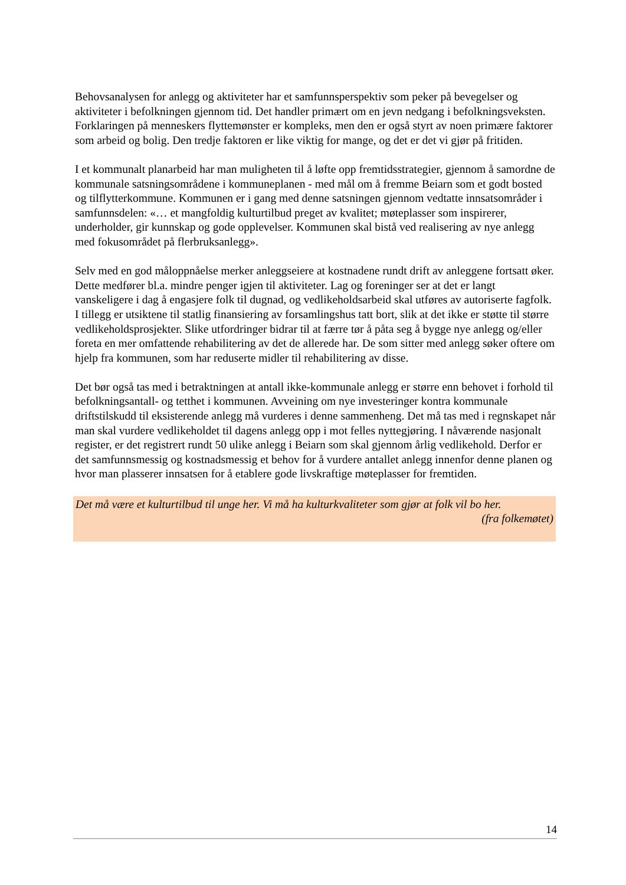Behovsanalysen for anlegg og aktiviteter har et samfunnsperspektiv som peker på bevegelser og aktiviteter i befolkningen gjennom tid. Det handler primært om en jevn nedgang i befolkningsveksten. Forklaringen på menneskers flyttemønster er kompleks, men den er også styrt av noen primære faktorer som arbeid og bolig. Den tredje faktoren er like viktig for mange, og det er det vi gjør på fritiden.
I et kommunalt planarbeid har man muligheten til å løfte opp fremtidsstrategier, gjennom å samordne de kommunale satsningsområdene i kommuneplanen - med mål om å fremme Beiarn som et godt bosted og tilflytterkommune. Kommunen er i gang med denne satsningen gjennom vedtatte innsatsområder i samfunnsdelen: «… et mangfoldig kulturtilbud preget av kvalitet; møteplasser som inspirerer, underholder, gir kunnskap og gode opplevelser. Kommunen skal bistå ved realisering av nye anlegg med fokusområdet på flerbruksanlegg».
Selv med en god måloppnåelse merker anleggseiere at kostnadene rundt drift av anleggene fortsatt øker. Dette medfører bl.a. mindre penger igjen til aktiviteter. Lag og foreninger ser at det er langt vanskeligere i dag å engasjere folk til dugnad, og vedlikeholdsarbeid skal utføres av autoriserte fagfolk. I tillegg er utsiktene til statlig finansiering av forsamlingshus tatt bort, slik at det ikke er støtte til større vedlikeholdsprosjekter. Slike utfordringer bidrar til at færre tør å påta seg å bygge nye anlegg og/eller foreta en mer omfattende rehabilitering av det de allerede har. De som sitter med anlegg søker oftere om hjelp fra kommunen, som har reduserte midler til rehabilitering av disse.
Det bør også tas med i betraktningen at antall ikke-kommunale anlegg er større enn behovet i forhold til befolkningsantall- og tetthet i kommunen. Avveining om nye investeringer kontra kommunale driftstilskudd til eksisterende anlegg må vurderes i denne sammenheng. Det må tas med i regnskapet når man skal vurdere vedlikeholdet til dagens anlegg opp i mot felles nyttegjøring. I nåværende nasjonalt register, er det registrert rundt 50 ulike anlegg i Beiarn som skal gjennom årlig vedlikehold. Derfor er det samfunnsmessig og kostnadsmessig et behov for å vurdere antallet anlegg innenfor denne planen og hvor man plasserer innsatsen for å etablere gode livskraftige møteplasser for fremtiden.
Det må være et kulturtilbud til unge her. Vi må ha kulturkvaliteter som gjør at folk vil bo her.
(fra folkemøtet)
14